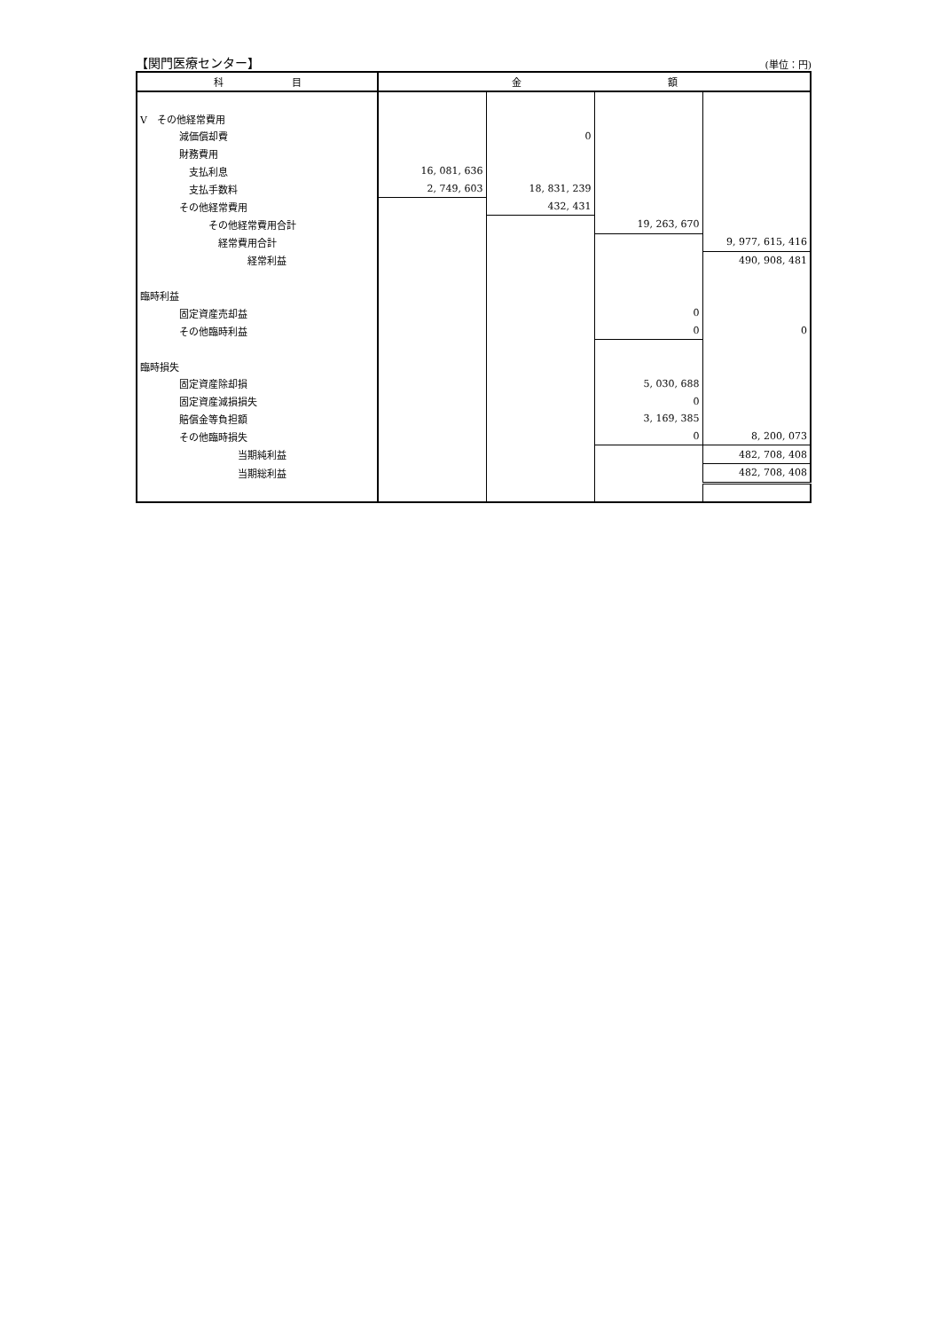【関門医療センター】 (単位：円)
| 科 目 | 金 額 | | | |
| --- | --- | --- | --- | --- |
| Ⅴ その他経常費用 | | | | |
| 減価償却費 | | 0 | | |
| 財務費用 | | | | |
| 支払利息 | 16, 081, 636 | | | |
| 支払手数料 | 2, 749, 603 | 18, 831, 239 | | |
| その他経常費用 | | 432, 431 | | |
| その他経常費用合計 | | | 19, 263, 670 | |
| 経常費用合計 | | | | 9, 977, 615, 416 |
| 経常利益 | | | | 490, 908, 481 |
| 臨時利益 | | | | |
| 固定資産売却益 | | | 0 | |
| その他臨時利益 | | | 0 | 0 |
| 臨時損失 | | | | |
| 固定資産除却損 | | | 5, 030, 688 | |
| 固定資産減損損失 | | | 0 | |
| 賠償金等負担額 | | | 3, 169, 385 | |
| その他臨時損失 | | | 0 | 8, 200, 073 |
| 当期純利益 | | | | 482, 708, 408 |
| 当期総利益 | | | | 482, 708, 408 |